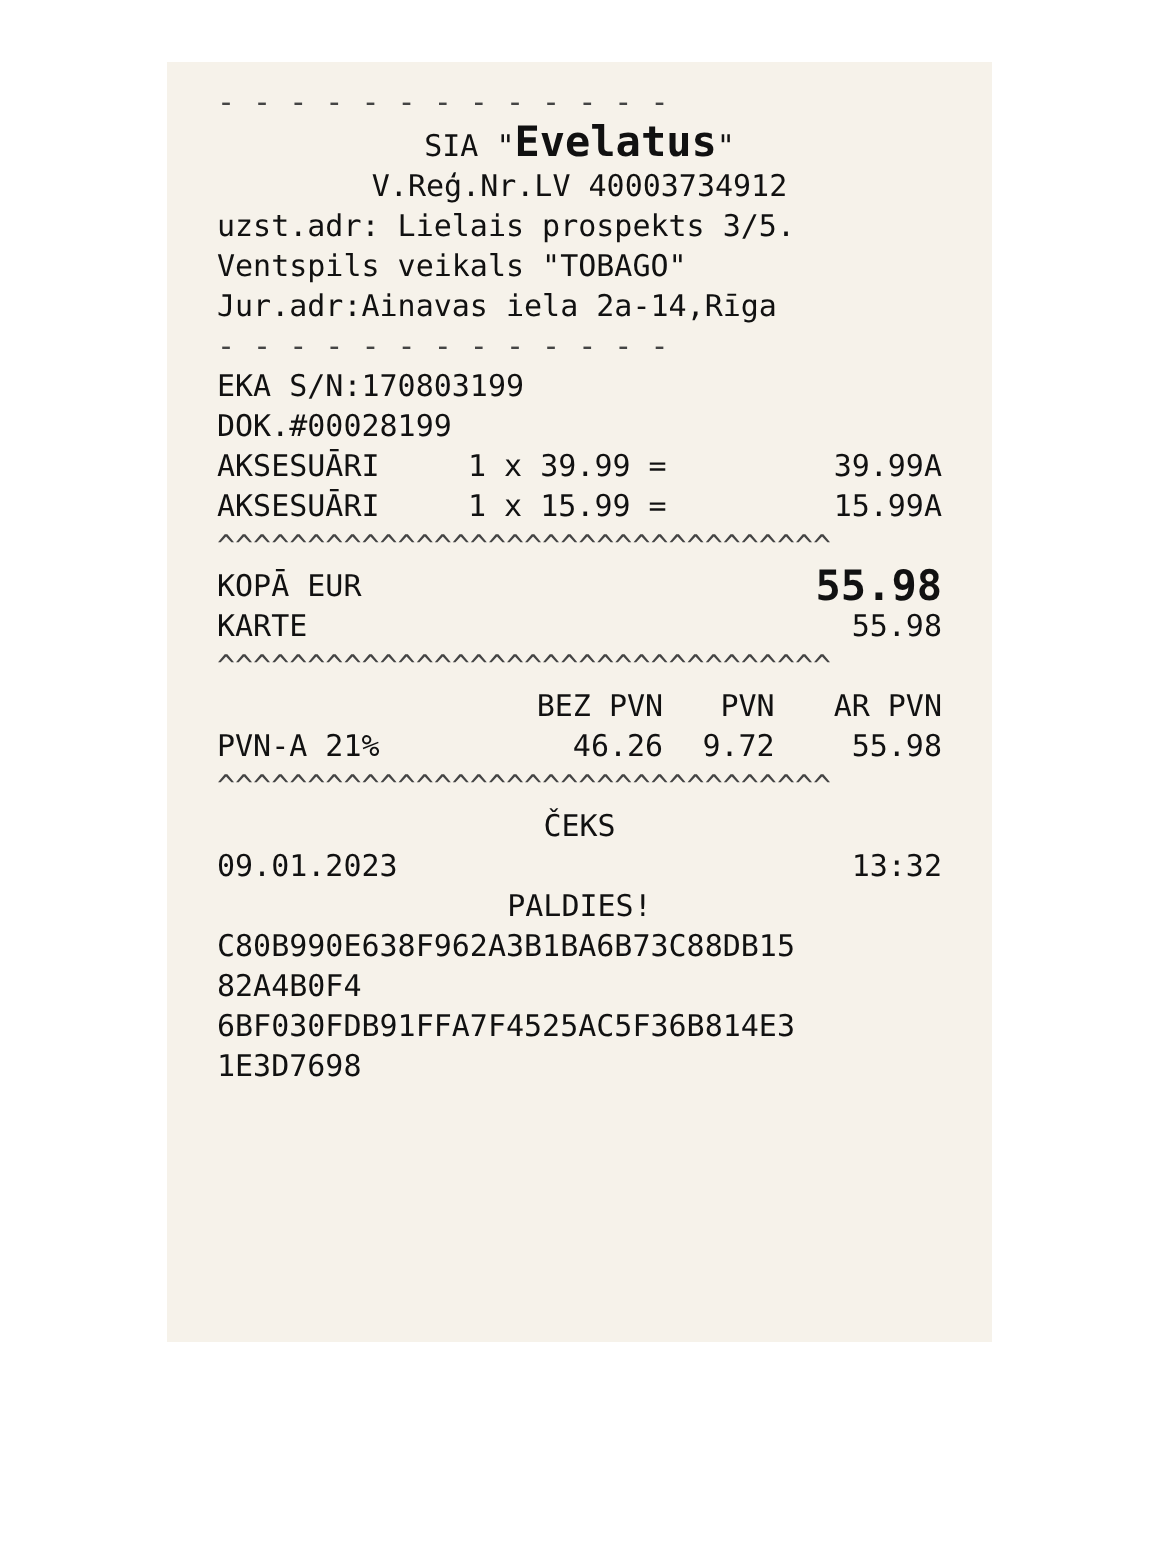- - - - - - - - - - - - -
SIA "Evelatus"
V.Reģ.Nr.LV 40003734912
uzst.adr: Lielais prospekts 3/5.
Ventspils veikals "TOBAGO"
Jur.adr:Ainavas iela 2a-14,Rīga
- - - - - - - - - - - - -
EKA S/N:170803199
DOK.#00028199
| AKSESUĀRI | 1 x 39.99 = | 39.99A |
| AKSESUĀRI | 1 x 15.99 = | 15.99A |
^^^^^^^^^^^^^^^^^^^^^^^^^^^^^^^^^^
| KOPĀ EUR | 55.98 |
| KARTE | 55.98 |
^^^^^^^^^^^^^^^^^^^^^^^^^^^^^^^^^^
| | BEZ PVN | PVN | AR PVN |
| --- | --- | --- | --- |
| PVN-A 21% | 46.26 | 9.72 | 55.98 |
^^^^^^^^^^^^^^^^^^^^^^^^^^^^^^^^^^
ČEKS
| 09.01.2023 | 13:32 |
PALDIES!
C80B990E638F962A3B1BA6B73C88DB15
82A4B0F4
6BF030FDB91FFA7F4525AC5F36B814E3
1E3D7698